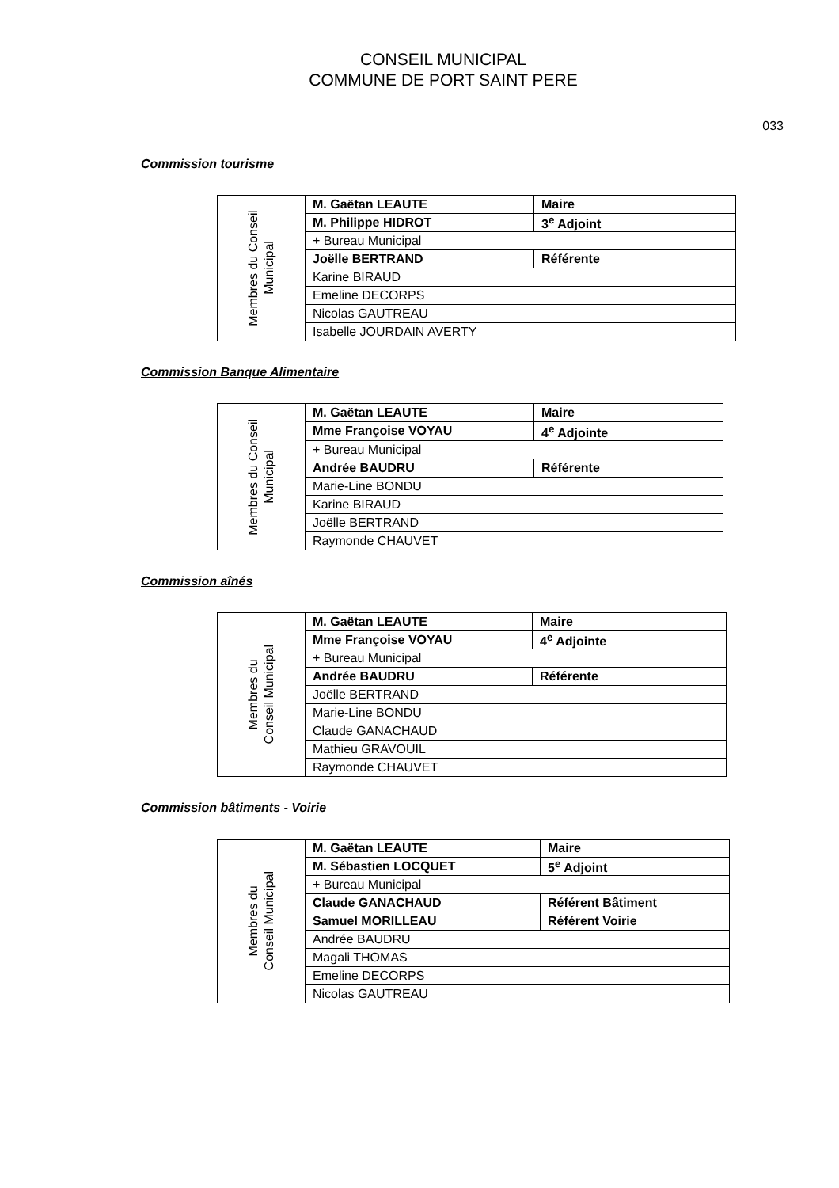CONSEIL MUNICIPAL
COMMUNE DE PORT SAINT PERE
033
Commission tourisme
| Membres du Conseil Municipal | M. Gaëtan LEAUTE | Maire |
| | M. Philippe HIDROT | 3<sup>e</sup> Adjoint |
| | + Bureau Municipal | |
| | Joëlle BERTRAND | Référente |
| | Karine BIRAUD | |
| | Emeline DECORPS | |
| | Nicolas GAUTREAU | |
| | Isabelle JOURDAIN AVERTY | |
Commission Banque Alimentaire
| Membres du Conseil Municipal | M. Gaëtan LEAUTE | Maire |
| | Mme Françoise VOYAU | 4<sup>e</sup> Adjointe |
| | + Bureau Municipal | |
| | Andrée BAUDRU | Référente |
| | Marie-Line BONDU | |
| | Karine BIRAUD | |
| | Joëlle BERTRAND | |
| | Raymonde CHAUVET | |
Commission aînés
| Membres du Conseil Municipal | M. Gaëtan LEAUTE | Maire |
| | Mme Françoise VOYAU | 4<sup>e</sup> Adjointe |
| | + Bureau Municipal | |
| | Andrée BAUDRU | Référente |
| | Joëlle BERTRAND | |
| | Marie-Line BONDU | |
| | Claude GANACHAUD | |
| | Mathieu GRAVOUIL | |
| | Raymonde CHAUVET | |
Commission bâtiments - Voirie
| Membres du Conseil Municipal | M. Gaëtan LEAUTE | Maire |
| | M. Sébastien LOCQUET | 5<sup>e</sup> Adjoint |
| | + Bureau Municipal | |
| | Claude GANACHAUD | Référent Bâtiment |
| | Samuel MORILLEAU | Référent Voirie |
| | Andrée BAUDRU | |
| | Magali THOMAS | |
| | Emeline DECORPS | |
| | Nicolas GAUTREAU | |